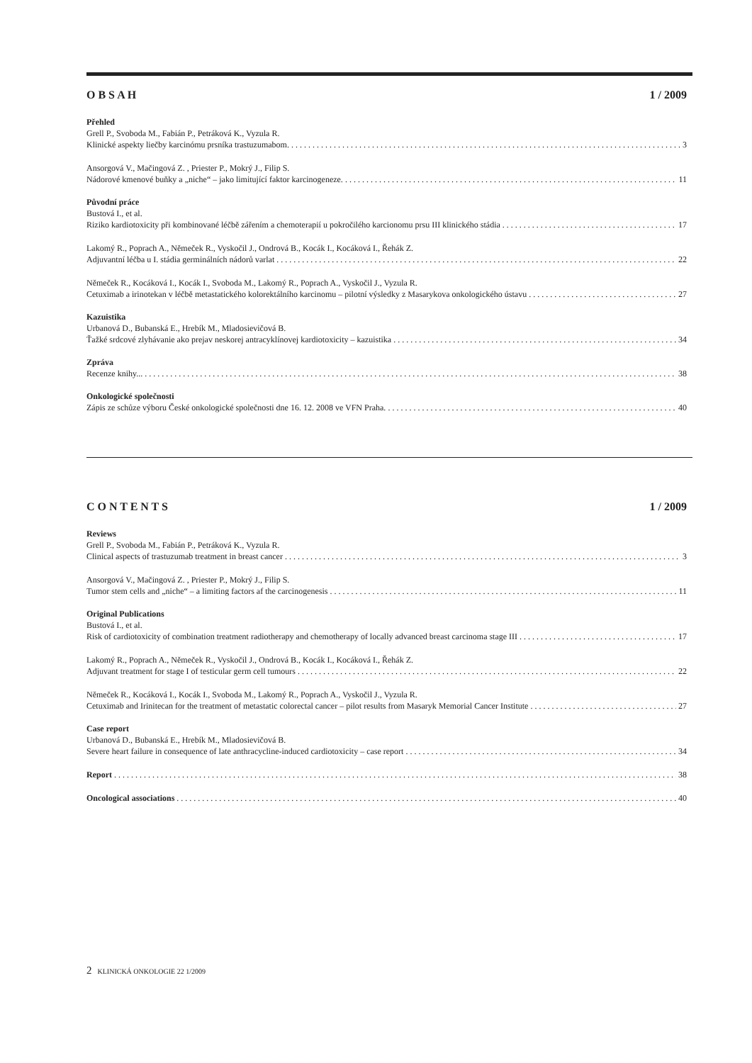O B S A H 1 / 2009
Přehled
Grell P., Svoboda M., Fabián P., Petráková K., Vyzula R.
Klinické aspekty liečby karcinómu prsníka trastuzumabom. 3
Ansorgová V., Mačingová Z. , Priester P., Mokrý J., Filip S.
Nádorové kmenové buňky a „niche“ – jako limitující faktor karcinogeneze. 11
Původní práce
Bustová I., et al.
Riziko kardiotoxicity při kombinované léčbě zářením a chemoterapií u pokročilého karcionomu prsu III klinického stádia 17
Lakomý R., Poprach A., Němeček R., Vyskočil J., Ondrová B., Kocák I., Kocáková I., Řehák Z.
Adjuvantní léčba u I. stádia germinálních nádorů varlat 22
Němeček R., Kocáková I., Kocák I., Svoboda M., Lakomý R., Poprach A., Vyskočil J., Vyzula R.
Cetuximab a irinotekan v léčbě metastatického kolorektálního karcinomu – pilotní výsledky z Masarykova onkologického ústavu 27
Kazuistika
Urbanová D., Bubanská E., Hrebík M., Mladosievičová B.
Ťažké srdcové zlyhávanie ako prejav neskorej antracyklínovej kardiotoxicity – kazuistika 34
Zpráva
Recenze knihy... 38
Onkologické společnosti
Zápis ze schůze výboru České onkologické společnosti dne 16. 12. 2008 ve VFN Praha. 40
C O N T E N T S 1 / 2009
Reviews
Grell P., Svoboda M., Fabián P., Petráková K., Vyzula R.
Clinical aspects of trastuzumab treatment in breast cancer 3
Ansorgová V., Mačingová Z. , Priester P., Mokrý J., Filip S.
Tumor stem cells and „niche“ – a limiting factors af the carcinogenesis 11
Original Publications
Bustová I., et al.
Risk of cardiotoxicity of combination treatment radiotherapy and chemotherapy of locally advanced breast carcinoma stage III 17
Lakomý R., Poprach A., Němeček R., Vyskočil J., Ondrová B., Kocák I., Kocáková I., Řehák Z.
Adjuvant treatment for stage I of testicular germ cell tumours 22
Němeček R., Kocáková I., Kocák I., Svoboda M., Lakomý R., Poprach A., Vyskočil J., Vyzula R.
Cetuximab and Irinitecan for the treatment of metastatic colorectal cancer – pilot results from Masaryk Memorial Cancer Institute 27
Case report
Urbanová D., Bubanská E., Hrebík M., Mladosievičová B.
Severe heart failure in consequence of late anthracycline-induced cardiotoxicity – case report 34
Report 38
Oncological associations 40
2 KLINICKÁ ONKOLOGIE 22 1/2009